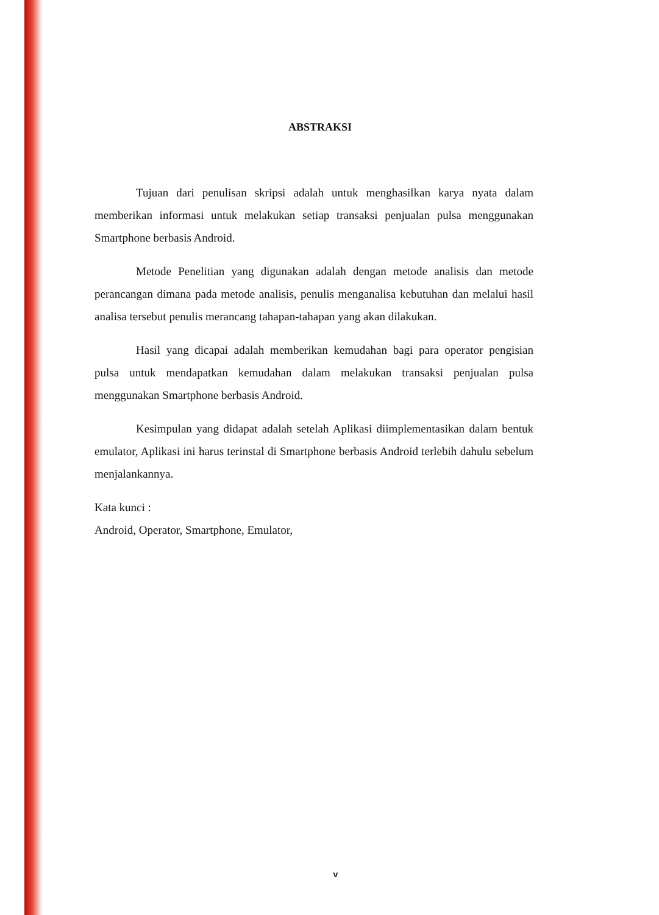ABSTRAKSI
Tujuan dari penulisan skripsi adalah untuk menghasilkan karya nyata dalam memberikan informasi untuk melakukan setiap transaksi penjualan pulsa menggunakan Smartphone berbasis Android.
Metode Penelitian yang digunakan adalah dengan metode analisis dan metode perancangan dimana pada metode analisis, penulis menganalisa kebutuhan dan melalui hasil analisa tersebut penulis merancang tahapan-tahapan yang akan dilakukan.
Hasil yang dicapai adalah memberikan kemudahan bagi para operator pengisian pulsa untuk mendapatkan kemudahan dalam melakukan transaksi penjualan pulsa menggunakan Smartphone berbasis Android.
Kesimpulan yang didapat adalah setelah Aplikasi diimplementasikan dalam bentuk emulator, Aplikasi ini harus terinstal di Smartphone berbasis Android terlebih dahulu sebelum menjalankannya.
Kata kunci :
Android, Operator, Smartphone, Emulator,
v